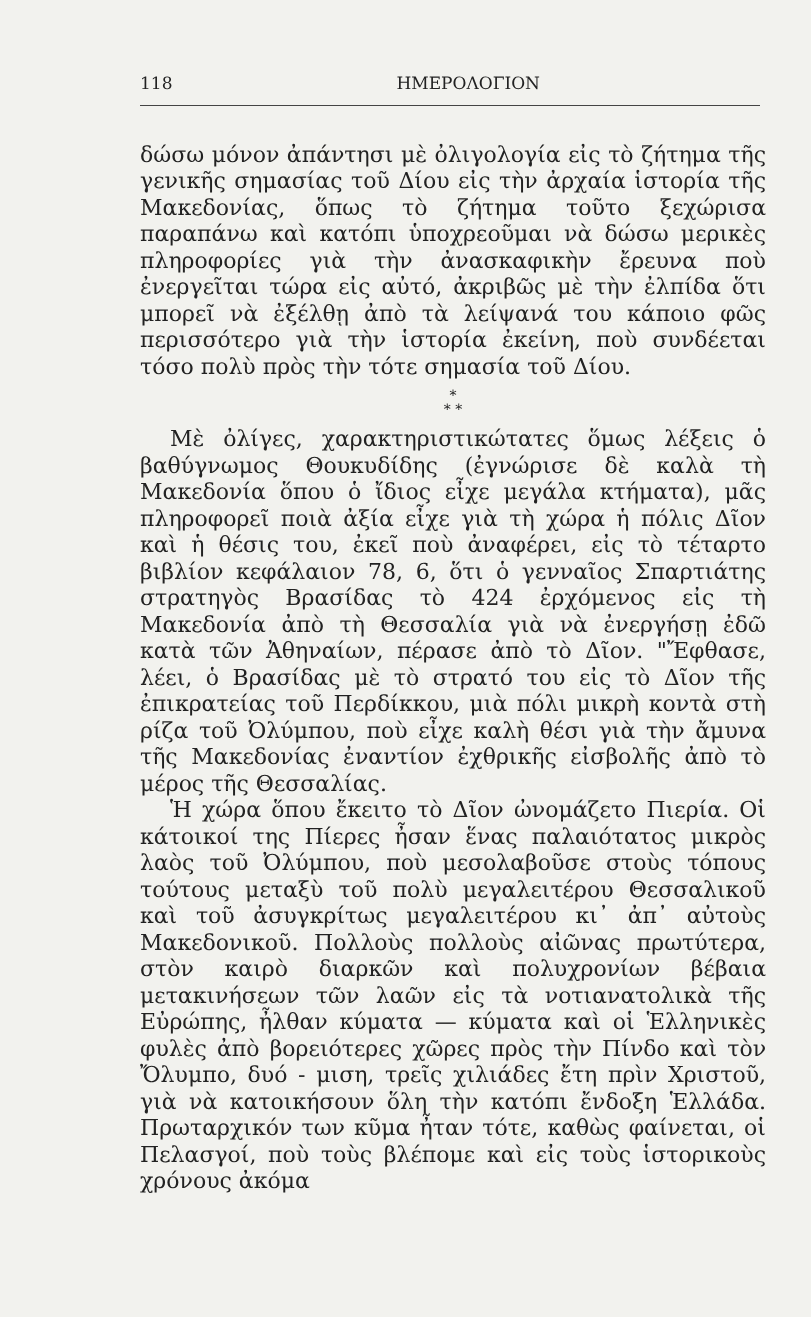118 ΗΜΕΡΟΛΟΓΙΟΝ
δώσω μόνον ἀπάντησι μὲ ὀλιγολογία εἰς τὸ ζήτημα τῆς γενικῆς σημασίας τοῦ Δίου εἰς τὴν ἀρχαία ἱστορία τῆς Μακεδονίας, ὅπως τὸ ζήτημα τοῦτο ξεχώρισα παραπάνω καὶ κατόπι ὑποχρεοῦμαι νὰ δώσω μερικὲς πληροφορίες γιὰ τὴν ἀνασκαφικὴν ἔρευνα ποὺ ἐνεργεῖται τώρα εἰς αὐτό, ἀκριβῶς μὲ τὴν ἐλπίδα ὅτι μπορεῖ νὰ ἐξέλθῃ ἀπὸ τὰ λείψανά του κάποιο φῶς περισσότερο γιὰ τὴν ἱστορία ἐκείνη, ποὺ συνδέεται τόσο πολὺ πρὸς τὴν τότε σημασία τοῦ Δίου.
*
* *
Μὲ ὀλίγες, χαρακτηριστικώτατες ὅμως λέξεις ὁ βαθύγνωμος Θουκυδίδης (ἐγνώρισε δὲ καλὰ τὴ Μακεδονία ὅπου ὁ ἴδιος εἶχε μεγάλα κτήματα), μᾶς πληροφορεῖ ποιὰ ἀξία εἶχε γιὰ τὴ χώρα ἡ πόλις Δῖον καὶ ἡ θέσις του, ἐκεῖ ποὺ ἀναφέρει, εἰς τὸ τέταρτο βιβλίον κεφάλαιον 78, 6, ὅτι ὁ γενναῖος Σπαρτιάτης στρατηγὸς Βρασίδας τὸ 424 ἐρχόμενος εἰς τὴ Μακεδονία ἀπὸ τὴ Θεσσαλία γιὰ νὰ ἐνεργήσῃ ἐδῶ κατὰ τῶν Ἀθηναίων, πέρασε ἀπὸ τὸ Δῖον. "Ἔφθασε, λέει, ὁ Βρασίδας μὲ τὸ στρατό του εἰς τὸ Δῖον τῆς ἐπικρατείας τοῦ Περδίκκου, μιὰ πόλι μικρὴ κοντὰ στὴ ρίζα τοῦ Ὀλύμπου, ποὺ εἶχε καλὴ θέσι γιὰ τὴν ἄμυνα τῆς Μακεδονίας ἐναντίον ἐχθρικῆς εἰσβολῆς ἀπὸ τὸ μέρος τῆς Θεσσαλίας.
Ἡ χώρα ὅπου ἔκειτο τὸ Δῖον ὠνομάζετο Πιερία. Οἱ κάτοικοί της Πίερες ἦσαν ἕνας παλαιότατος μικρὸς λαὸς τοῦ Ὀλύμπου, ποὺ μεσολαβοῦσε στοὺς τόπους τούτους μεταξὺ τοῦ πολὺ μεγαλειτέρου Θεσσαλικοῦ καὶ τοῦ ἀσυγκρίτως μεγαλειτέρου κι᾿ ἀπ᾿ αὐτοὺς Μακεδονικοῦ. Πολλοὺς πολλοὺς αἰῶνας πρωτύτερα, στὸν καιρὸ διαρκῶν καὶ πολυχρονίων βέβαια μετακινήσεων τῶν λαῶν εἰς τὰ νοτιανατολικὰ τῆς Εὐρώπης, ἦλθαν κύματα — κύματα καὶ οἱ Ἑλληνικὲς φυλὲς ἀπὸ βορειότερες χῶρες πρὸς τὴν Πίνδο καὶ τὸν Ὄλυμπο, δυό - μιση, τρεῖς χιλιάδες ἔτη πρὶν Χριστοῦ, γιὰ νὰ κατοικήσουν ὅλη τὴν κατόπι ἔνδοξη Ἑλλάδα. Πρωταρχικόν των κῦμα ἦταν τότε, καθὼς φαίνεται, οἱ Πελασγοί, ποὺ τοὺς βλέπομε καὶ εἰς τοὺς ἱστορικοὺς χρόνους ἀκόμα